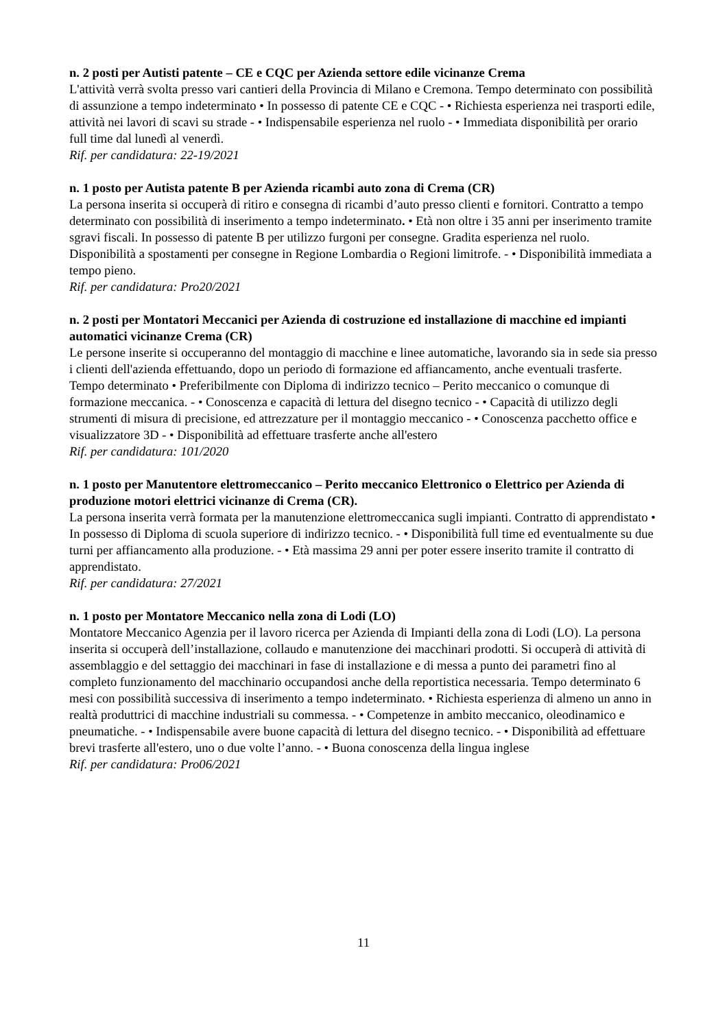n. 2 posti per Autisti patente – CE e CQC per Azienda settore edile vicinanze Crema
L'attività verrà svolta presso vari cantieri della Provincia di Milano e Cremona. Tempo determinato con possibilità di assunzione a tempo indeterminato • In possesso di patente CE e CQC - • Richiesta esperienza nei trasporti edile, attività nei lavori di scavi su strade - • Indispensabile esperienza nel ruolo - • Immediata disponibilità per orario full time dal lunedì al venerdì.
Rif. per candidatura: 22-19/2021
n. 1 posto per Autista patente B per Azienda ricambi auto zona di Crema (CR)
La persona inserita si occuperà di ritiro e consegna di ricambi d’auto presso clienti e fornitori. Contratto a tempo determinato con possibilità di inserimento a tempo indeterminato. • Età non oltre i 35 anni per inserimento tramite sgravi fiscali. In possesso di patente B per utilizzo furgoni per consegne. Gradita esperienza nel ruolo. Disponibilità a spostamenti per consegne in Regione Lombardia o Regioni limitrofe. - • Disponibilità immediata a tempo pieno.
Rif. per candidatura: Pro20/2021
n. 2 posti per Montatori Meccanici per Azienda di costruzione ed installazione di macchine ed impianti automatici vicinanze Crema (CR)
Le persone inserite si occuperanno del montaggio di macchine e linee automatiche, lavorando sia in sede sia presso i clienti dell'azienda effettuando, dopo un periodo di formazione ed affiancamento, anche eventuali trasferte. Tempo determinato • Preferibilmente con Diploma di indirizzo tecnico – Perito meccanico o comunque di formazione meccanica. - • Conoscenza e capacità di lettura del disegno tecnico - • Capacità di utilizzo degli strumenti di misura di precisione, ed attrezzature per il montaggio meccanico - • Conoscenza pacchetto office e visualizzatore 3D - • Disponibilità ad effettuare trasferte anche all'estero
Rif. per candidatura: 101/2020
n. 1 posto per Manutentore elettromeccanico – Perito meccanico Elettronico o Elettrico per Azienda di produzione motori elettrici vicinanze di Crema (CR).
La persona inserita verrà formata per la manutenzione elettromeccanica sugli impianti. Contratto di apprendistato • In possesso di Diploma di scuola superiore di indirizzo tecnico. - • Disponibilità full time ed eventualmente su due turni per affiancamento alla produzione. - • Età massima 29 anni per poter essere inserito tramite il contratto di apprendistato.
Rif. per candidatura: 27/2021
n. 1 posto per Montatore Meccanico nella zona di Lodi (LO)
Montatore Meccanico Agenzia per il lavoro ricerca per Azienda di Impianti della zona di Lodi (LO). La persona inserita si occuperà dell’installazione, collaudo e manutenzione dei macchinari prodotti. Si occuperà di attività di assemblaggio e del settaggio dei macchinari in fase di installazione e di messa a punto dei parametri fino al completo funzionamento del macchinario occupandosi anche della reportistica necessaria. Tempo determinato 6 mesi con possibilità successiva di inserimento a tempo indeterminato. • Richiesta esperienza di almeno un anno in realtà produttrici di macchine industriali su commessa. - • Competenze in ambito meccanico, oleodinamico e pneumatiche. - • Indispensabile avere buone capacità di lettura del disegno tecnico. - • Disponibilità ad effettuare brevi trasferte all'estero, uno o due volte l’anno. - • Buona conoscenza della lingua inglese
Rif. per candidatura: Pro06/2021
11